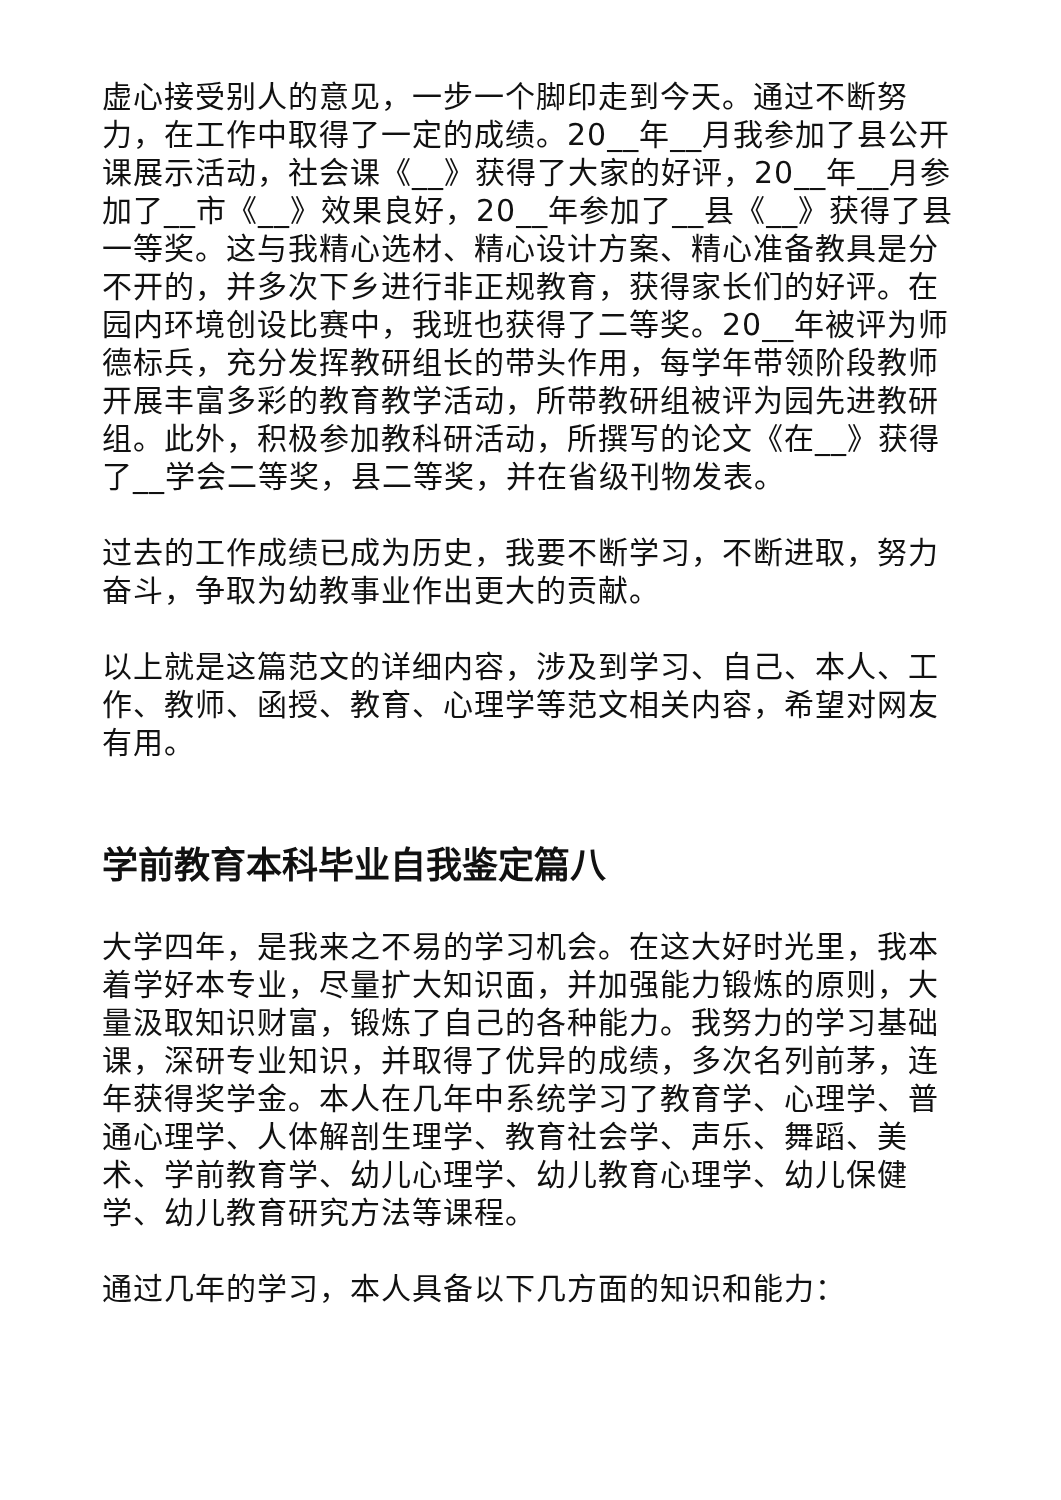虚心接受别人的意见，一步一个脚印走到今天。通过不断努力，在工作中取得了一定的成绩。20__年__月我参加了县公开课展示活动，社会课《__》获得了大家的好评，20__年__月参加了__市《__》效果良好，20__年参加了__县《__》获得了县一等奖。这与我精心选材、精心设计方案、精心准备教具是分不开的，并多次下乡进行非正规教育，获得家长们的好评。在园内环境创设比赛中，我班也获得了二等奖。20__年被评为师德标兵，充分发挥教研组长的带头作用，每学年带领阶段教师开展丰富多彩的教育教学活动，所带教研组被评为园先进教研组。此外，积极参加教科研活动，所撰写的论文《在__》获得了__学会二等奖，县二等奖，并在省级刊物发表。
过去的工作成绩已成为历史，我要不断学习，不断进取，努力奋斗，争取为幼教事业作出更大的贡献。
以上就是这篇范文的详细内容，涉及到学习、自己、本人、工作、教师、函授、教育、心理学等范文相关内容，希望对网友有用。
学前教育本科毕业自我鉴定篇八
大学四年，是我来之不易的学习机会。在这大好时光里，我本着学好本专业，尽量扩大知识面，并加强能力锻炼的原则，大量汲取知识财富，锻炼了自己的各种能力。我努力的学习基础课，深研专业知识，并取得了优异的成绩，多次名列前茅，连年获得奖学金。本人在几年中系统学习了教育学、心理学、普通心理学、人体解剖生理学、教育社会学、声乐、舞蹈、美术、学前教育学、幼儿心理学、幼儿教育心理学、幼儿保健学、幼儿教育研究方法等课程。
通过几年的学习，本人具备以下几方面的知识和能力：